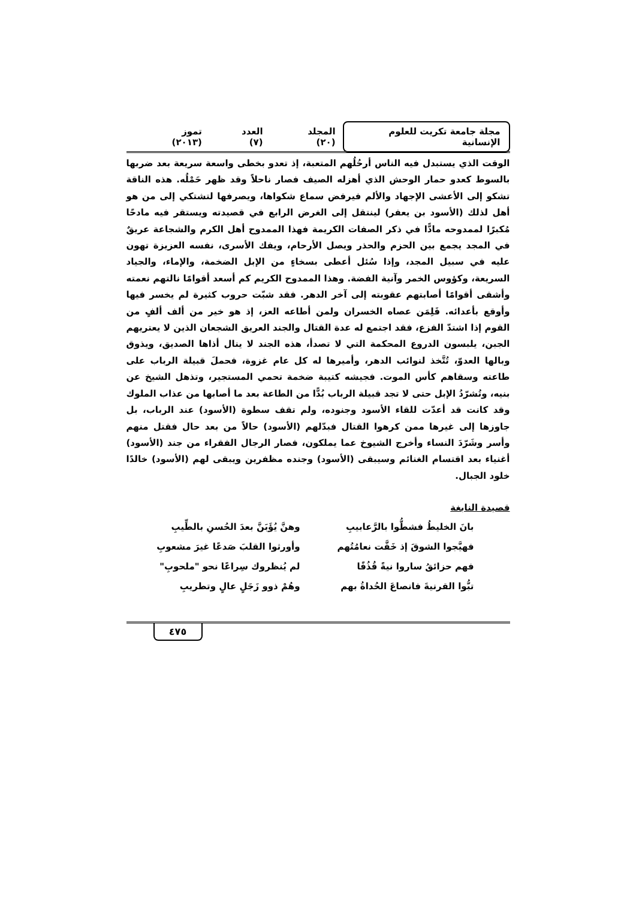مجلة جامعة تكريت للعلوم الإنسانية
المجلد (٢٠) العدد (٧) تموز (٢٠١٣)
الوقت الذي يستبدل فيه الناس أرحُلُهم المتعبة، إذ تعدو بخطى واسعة سريعة بعد ضربها بالسوط كعدو حمار الوحش الذي أهزله الصيف فصار ناحلاً وقد ظهر حَمْلُه. هذه الناقة تشكو إلى الأعشى الإجهاد والألم فيرفض سماع شكواها، ويصرفها لتشتكي إلى من هو أهل لذلك (الأسود بن يعفر) لينتقل إلى الغرض الرابع في قصيدته ويستقر فيه مادحًا مُكبرًا لممدوحه مادًّا في ذكر الصفات الكريمة فهذا الممدوح أهل الكرم والشجاعة عريقٌ في المجد يجمع بين الحزم والحذر ويصل الأرحام، ويفك الأسرى، نفسه العزيزة تهون عليه في سبيل المجد، وإذا سُئل أعطى بسخاءٍ من الإبل الضخمة، والإماء، والجياد السريعة، وكؤوس الخمر وآنية الفضة. وهذا الممدوح الكريم كم أسعد أقوامًا نالتهم نعمته وأشقى أقوامًا أصابتهم عقوبته إلى آخر الدهر. فقد شبّت حروب كثيرة لم يخسر فيها وأوقع بأعدائه. فَلِمَن عصاه الخسران ولمن أطاعه العز، إذ هو خير من ألف ألفٍ من القوم إذا اشتدّ الفزع، فقد اجتمع له عدة القتال والجند العريق الشجعان الذين لا يعتريهم الجبن، يلبسون الدروع المحكمة التي لا تصدأ، هذه الجند لا ينال أذاها الصديق، ويذوق وبالها العدوّ، تُتَّخذ لنوائب الدهر، وأميرها له كل عام غزوة، فحملَ قبيلة الرباب على طاعته وسقاهم كأس الموت. فجيشه كتيبة ضخمة تحمي المستجير، وتذهل الشيخ عن بنيه، وتُشرّدُ الإبل حتى لا تجد قبيلة الرباب بُدًّا من الطاعة بعد ما أصابها من عذاب الملوك وقد كانت قد أعدّت للقاء الأسود وجنوده، ولم تقف سطوة (الأسود) عند الرباب، بل جاوزها إلى غيرها ممن كرهوا القتال فبدّلهم (الأسود) حالاً من بعد حال فقتل منهم وأسر وشَرّدَ النساء وأخرج الشيوخ عما يملكون، فصار الرجال الفقراء من جند (الأسود) أغنياء بعد اقتسام الغنائم وسيبقى (الأسود) وجنده مظفرين ويبقى لهم (الأسود) خالدًا خلود الجبال.
قصيدة النابغة
بانَ الخليطُ فشطُّوا بالرَّعابيبِ
وهنَّ يُؤَبَنَّ بعدَ الحُسنِ بالطِّيبِ
فهيَّجوا الشوقَ إذ خَفَّت نعامُتُهم
وأورثوا القلبَ صَدعًا غيرَ مشعوبِ
فهم حزائقُ ساروا نيةً قُذُفًا
لم يُنظروك سِراعًا نحو "ملحوبِ"
تبُّوا القرنيةَ فانصاعَ الحُداةُ بهم
وهُمْ ذوو زَجَلٍ عالٍ وتطريبِ
٤٧٥